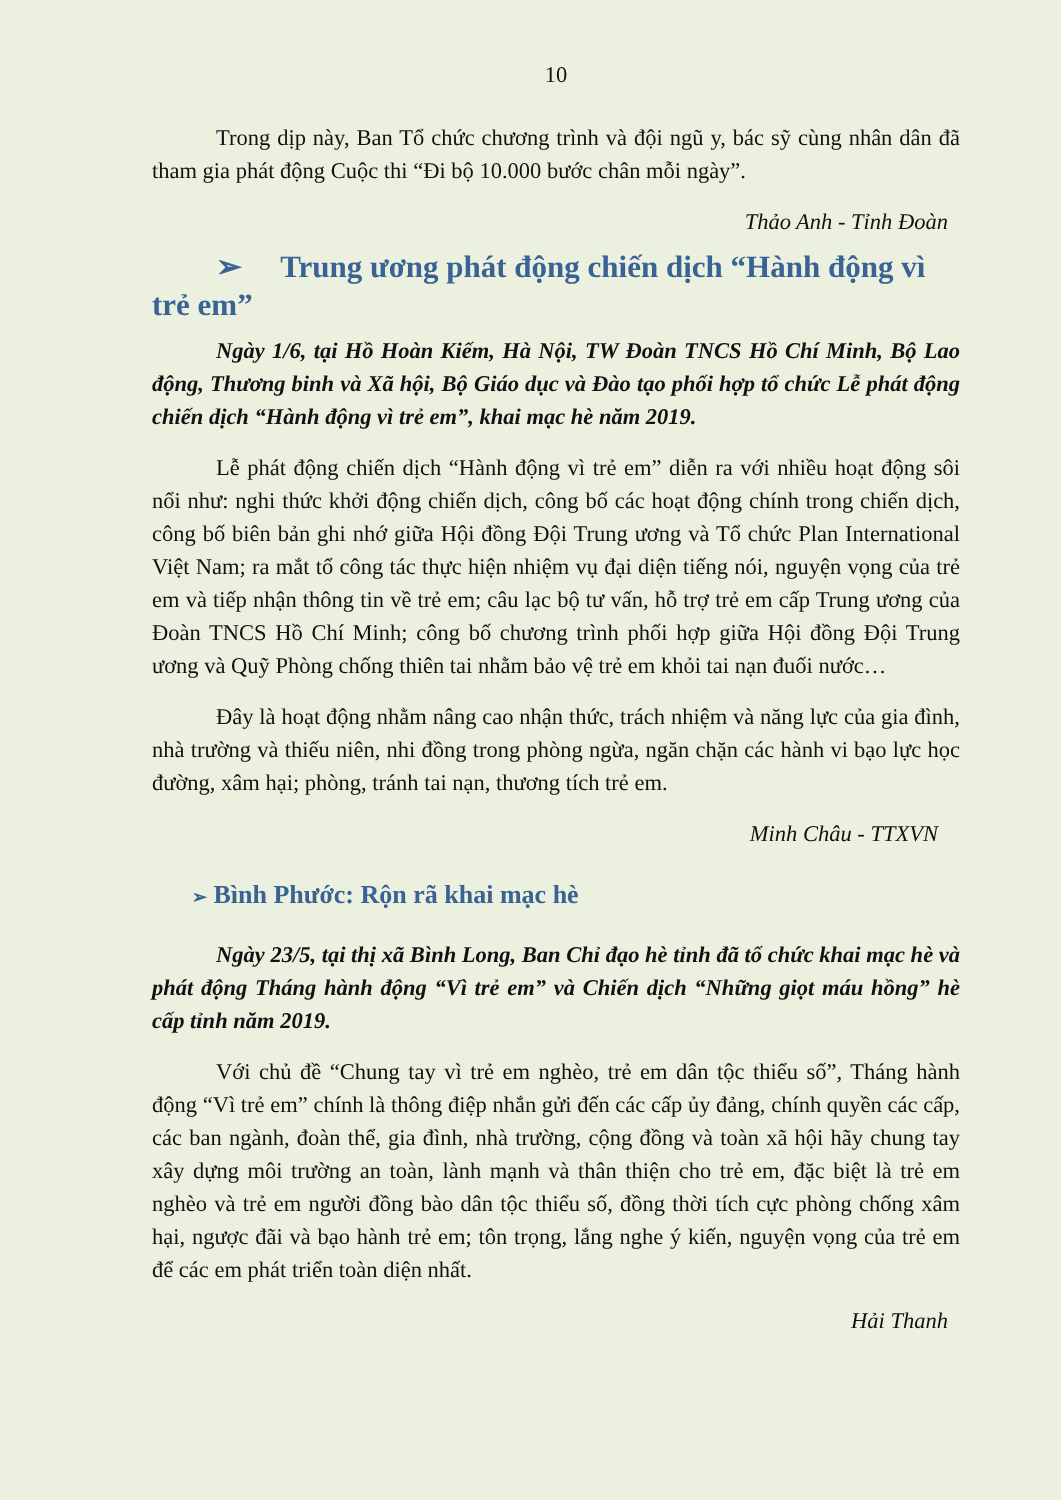10
Trong dịp này, Ban Tổ chức chương trình và đội ngũ y, bác sỹ cùng nhân dân đã tham gia phát động Cuộc thi “Đi bộ 10.000 bước chân mỗi ngày”.
Thảo Anh - Tỉnh Đoàn
➢ Trung ương phát động chiến dịch “Hành động vì trẻ em”
Ngày 1/6, tại Hồ Hoàn Kiếm, Hà Nội, TW Đoàn TNCS Hồ Chí Minh, Bộ Lao động, Thương binh và Xã hội, Bộ Giáo dục và Đào tạo phối hợp tổ chức Lễ phát động chiến dịch “Hành động vì trẻ em”, khai mạc hè năm 2019.
Lễ phát động chiến dịch “Hành động vì trẻ em” diễn ra với nhiều hoạt động sôi nổi như: nghi thức khởi động chiến dịch, công bố các hoạt động chính trong chiến dịch, công bố biên bản ghi nhớ giữa Hội đồng Đội Trung ương và Tổ chức Plan International Việt Nam; ra mắt tổ công tác thực hiện nhiệm vụ đại diện tiếng nói, nguyện vọng của trẻ em và tiếp nhận thông tin về trẻ em; câu lạc bộ tư vấn, hỗ trợ trẻ em cấp Trung ương của Đoàn TNCS Hồ Chí Minh; công bố chương trình phối hợp giữa Hội đồng Đội Trung ương và Quỹ Phòng chống thiên tai nhằm bảo vệ trẻ em khỏi tai nạn đuối nước…
Đây là hoạt động nhằm nâng cao nhận thức, trách nhiệm và năng lực của gia đình, nhà trường và thiếu niên, nhi đồng trong phòng ngừa, ngăn chặn các hành vi bạo lực học đường, xâm hại; phòng, tránh tai nạn, thương tích trẻ em.
Minh Châu - TTXVN
➢ Bình Phước: Rộn rã khai mạc hè
Ngày 23/5, tại thị xã Bình Long, Ban Chỉ đạo hè tỉnh đã tổ chức khai mạc hè và phát động Tháng hành động “Vì trẻ em” và Chiến dịch “Những giọt máu hồng” hè cấp tỉnh năm 2019.
Với chủ đề “Chung tay vì trẻ em nghèo, trẻ em dân tộc thiểu số”, Tháng hành động “Vì trẻ em” chính là thông điệp nhắn gửi đến các cấp ủy đảng, chính quyền các cấp, các ban ngành, đoàn thể, gia đình, nhà trường, cộng đồng và toàn xã hội hãy chung tay xây dựng môi trường an toàn, lành mạnh và thân thiện cho trẻ em, đặc biệt là trẻ em nghèo và trẻ em người đồng bào dân tộc thiểu số, đồng thời tích cực phòng chống xâm hại, ngược đãi và bạo hành trẻ em; tôn trọng, lắng nghe ý kiến, nguyện vọng của trẻ em để các em phát triển toàn diện nhất.
Hải Thanh